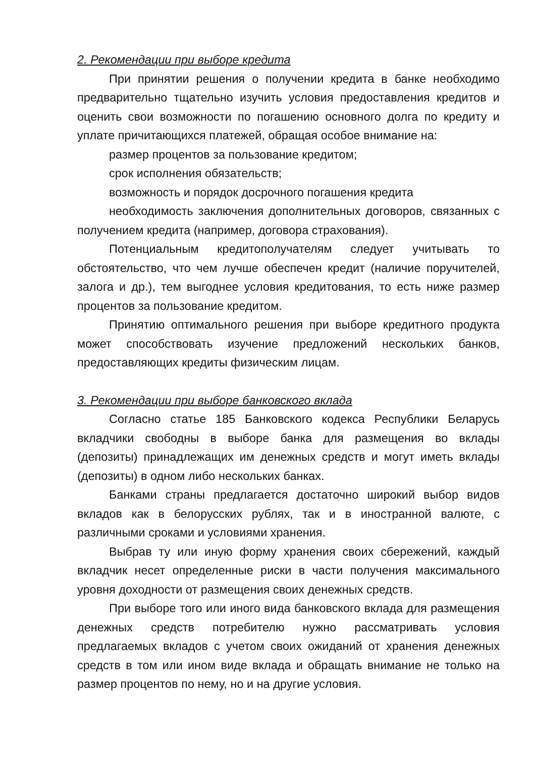2. Рекомендации при выборе кредита
При принятии решения о получении кредита в банке необходимо предварительно тщательно изучить условия предоставления кредитов и оценить свои возможности по погашению основного долга по кредиту и уплате причитающихся платежей, обращая особое внимание на:
размер процентов за пользование кредитом;
срок исполнения обязательств;
возможность и порядок досрочного погашения кредита
необходимость заключения дополнительных договоров, связанных с получением кредита (например, договора страхования).
Потенциальным кредитополучателям следует учитывать то обстоятельство, что чем лучше обеспечен кредит (наличие поручителей, залога и др.), тем выгоднее условия кредитования, то есть ниже размер процентов за пользование кредитом.
Принятию оптимального решения при выборе кредитного продукта может способствовать изучение предложений нескольких банков, предоставляющих кредиты физическим лицам.
3. Рекомендации при выборе банковского вклада
Согласно статье 185 Банковского кодекса Республики Беларусь вкладчики свободны в выборе банка для размещения во вклады (депозиты) принадлежащих им денежных средств и могут иметь вклады (депозиты) в одном либо нескольких банках.
Банками страны предлагается достаточно широкий выбор видов вкладов как в белорусских рублях, так и в иностранной валюте, с различными сроками и условиями хранения.
Выбрав ту или иную форму хранения своих сбережений, каждый вкладчик несет определенные риски в части получения максимального уровня доходности от размещения своих денежных средств.
При выборе того или иного вида банковского вклада для размещения денежных средств потребителю нужно рассматривать условия предлагаемых вкладов с учетом своих ожиданий от хранения денежных средств в том или ином виде вклада и обращать внимание не только на размер процентов по нему, но и на другие условия.